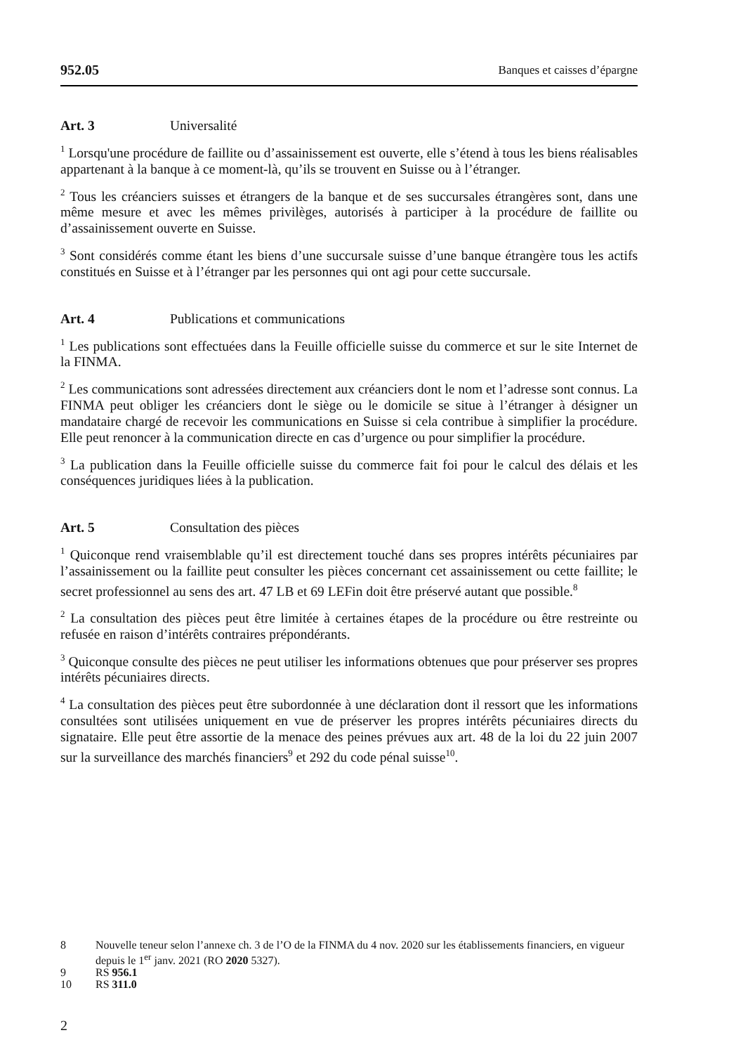952.05 Banques et caisses d’épargne
Art. 3 Universalité
<sup>1</sup> Lorsqu'une procédure de faillite ou d’assainissement est ouverte, elle s’étend à tous les biens réalisables appartenant à la banque à ce moment-là, qu’ils se trouvent en Suisse ou à l’étranger.
<sup>2</sup> Tous les créanciers suisses et étrangers de la banque et de ses succursales étrangères sont, dans une même mesure et avec les mêmes privilèges, autorisés à participer à la procédure de faillite ou d’assainissement ouverte en Suisse.
<sup>3</sup> Sont considérés comme étant les biens d’une succursale suisse d’une banque étrangère tous les actifs constitués en Suisse et à l’étranger par les personnes qui ont agi pour cette succursale.
Art. 4 Publications et communications
<sup>1</sup> Les publications sont effectuées dans la Feuille officielle suisse du commerce et sur le site Internet de la FINMA.
<sup>2</sup> Les communications sont adressées directement aux créanciers dont le nom et l’adresse sont connus. La FINMA peut obliger les créanciers dont le siège ou le domicile se situe à l’étranger à désigner un mandataire chargé de recevoir les communications en Suisse si cela contribue à simplifier la procédure. Elle peut renoncer à la communication directe en cas d’urgence ou pour simplifier la procédure.
<sup>3</sup> La publication dans la Feuille officielle suisse du commerce fait foi pour le calcul des délais et les conséquences juridiques liées à la publication.
Art. 5 Consultation des pièces
<sup>1</sup> Quiconque rend vraisemblable qu’il est directement touché dans ses propres intérêts pécuniaires par l’assainissement ou la faillite peut consulter les pièces concernant cet assainissement ou cette faillite; le secret professionnel au sens des art. 47 LB et 69 LEFin doit être préservé autant que possible.<sup>8</sup>
<sup>2</sup> La consultation des pièces peut être limitée à certaines étapes de la procédure ou être restreinte ou refusée en raison d’intérêts contraires prépondérants.
<sup>3</sup> Quiconque consulte des pièces ne peut utiliser les informations obtenues que pour préserver ses propres intérêts pécuniaires directs.
<sup>4</sup> La consultation des pièces peut être subordonnée à une déclaration dont il ressort que les informations consultées sont utilisées uniquement en vue de préserver les propres intérêts pécuniaires directs du signataire. Elle peut être assortie de la menace des peines prévues aux art. 48 de la loi du 22 juin 2007 sur la surveillance des marchés financiers<sup>9</sup> et 292 du code pénal suisse<sup>10</sup>.
8 Nouvelle teneur selon l’annexe ch. 3 de l’O de la FINMA du 4 nov. 2020 sur les établissements financiers, en vigueur depuis le 1<sup>er</sup> janv. 2021 (RO 2020 5327).
9 RS 956.1
10 RS 311.0
2